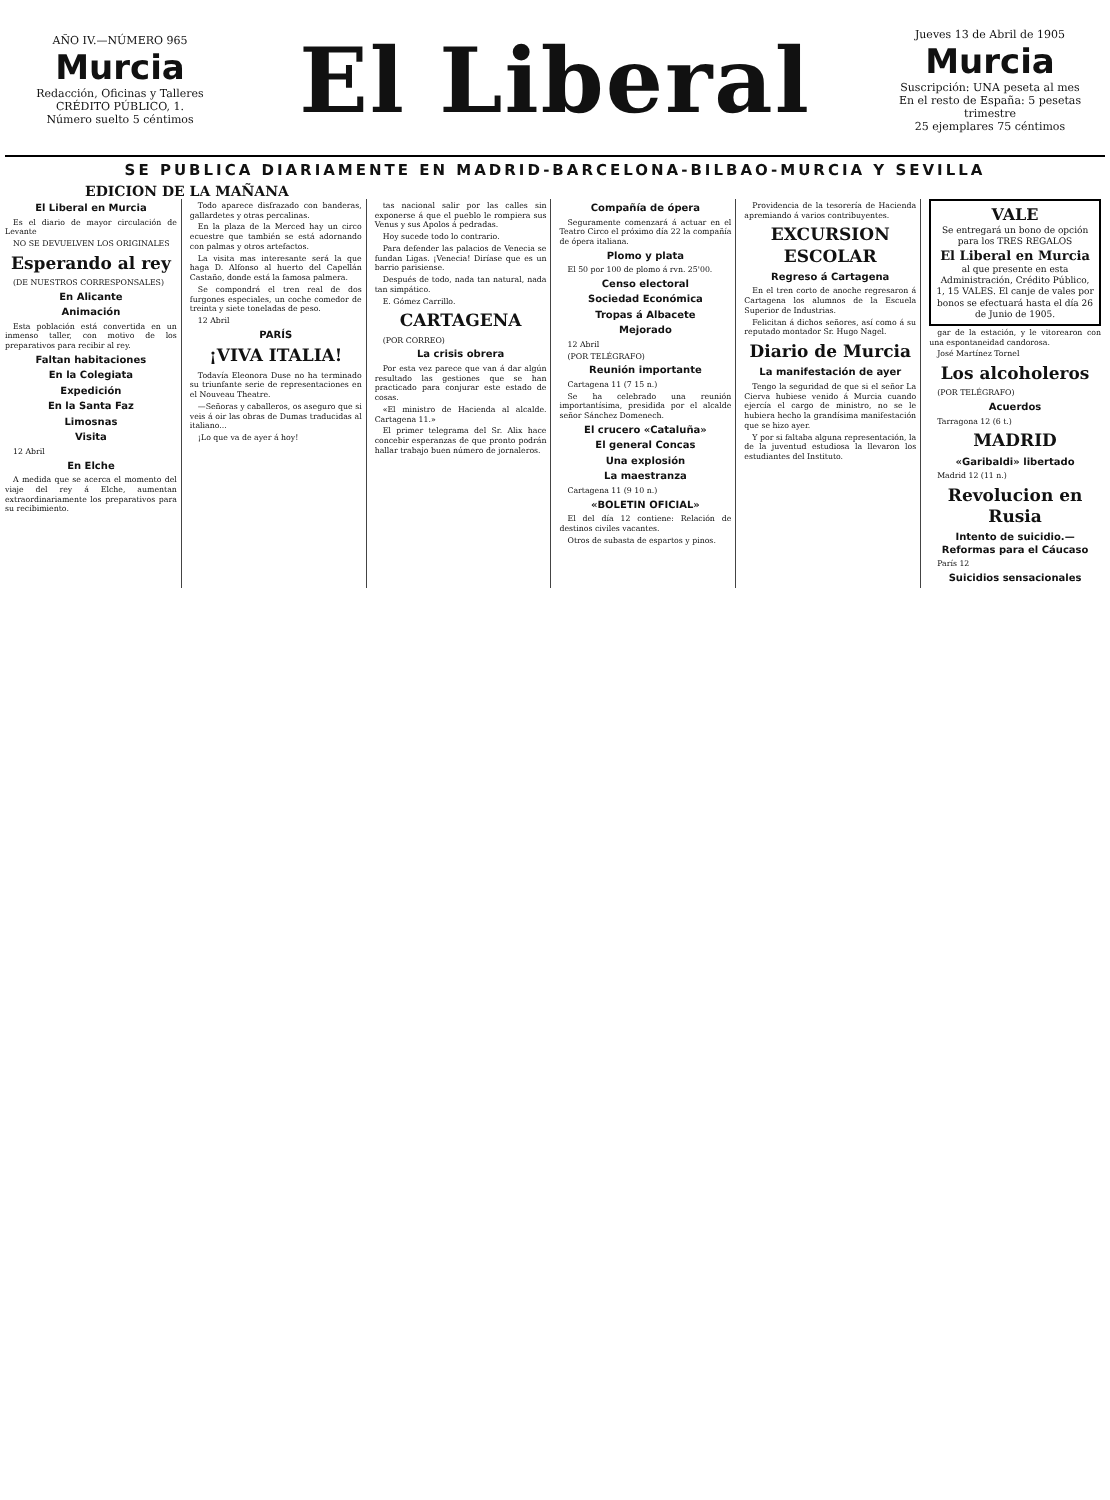AÑO IV.—NÚMERO 965
Murcia
Redacción, Oficinas y Talleres
CRÉDITO PÚBLICO, 1.
Número suelto 5 céntimos
El Liberal
Jueves 13 de Abril de 1905
Murcia
Suscripción: UNA peseta al mes
En el resto de España: 5 pesetas trimestre
25 ejemplares 75 céntimos
SE PUBLICA DIARIAMENTE EN MADRID-BARCELONA-BILBAO-MURCIA Y SEVILLA
EDICION DE LA MAÑANA
El Liberal en Murcia
Es el diario de mayor circulación de Levante
NO SE DEVUELVEN LOS ORIGINALES
Esperando al rey
(DE NUESTROS CORRESPONSALES)
En Alicante
Animación
Esta población está convertida en un inmenso taller, con motivo de los preparativos para recibir al rey.
Faltan habitaciones
En la Colegiata
Expedición
En la Santa Faz
Limosnas
Visita
12 Abril
En Elche
A medida que se acerca el momento del viaje del rey á Elche, aumentan extraordinariamente los preparativos para su recibimiento.
Todo aparece disfrazado con banderas, gallardetes y otras percalinas.
En la plaza de la Merced hay un circo ecuestre que también se está adornando con palmas y otros artefactos.
La visita mas interesante será la que haga D. Alfonso al huerto del Capellán Castaño, donde está la famosa palmera.
Se compondrá el tren real de dos furgones especiales, un coche comedor de treinta y siete toneladas de peso.
12 Abril
PARÍS
¡VIVA ITALIA!
Todavía Eleonora Duse no ha terminado su triunfante serie de representaciones en el Nouveau Theatre.
—Señoras y caballeros, os aseguro que si veis á oir las obras de Dumas traducidas al italiano...
¡Lo que va de ayer á hoy!
tas nacional salir por las calles sin exponerse á que el pueblo le rompiera sus Venus y sus Apolos á pedradas.
Hoy sucede todo lo contrario.
Para defender las palacios de Venecia se fundan Ligas. ¡Venecia! Diríase que es un barrio parisiense.
Después de todo, nada tan natural, nada tan simpático.
E. Gómez Carrillo.
CARTAGENA
(POR CORREO)
La crisis obrera
Por esta vez parece que van á dar algún resultado las gestiones que se han practicado para conjurar este estado de cosas.
«El ministro de Hacienda al alcalde. Cartagena 11.»
El primer telegrama del Sr. Alix hace concebir esperanzas de que pronto podrán hallar trabajo buen número de jornaleros.
Compañía de ópera
Seguramente comenzará á actuar en el Teatro Circo el próximo día 22 la compañía de ópera italiana.
Plomo y plata
El 50 por 100 de plomo á rvn. 25'00.
Censo electoral
Sociedad Económica
Tropas á Albacete
Mejorado
12 Abril
(POR TELÉGRAFO)
Reunión importante
Cartagena 11 (7 15 n.)
Se ha celebrado una reunión importantísima, presidida por el alcalde señor Sánchez Domenech.
El crucero «Cataluña»
El general Concas
Una explosión
La maestranza
Cartagena 11 (9 10 n.)
«BOLETIN OFICIAL»
El del día 12 contiene: Relación de destinos civiles vacantes.
Otros de subasta de espartos y pinos.
Providencia de la tesorería de Hacienda apremiando á varios contribuyentes.
EXCURSION ESCOLAR
Regreso á Cartagena
En el tren corto de anoche regresaron á Cartagena los alumnos de la Escuela Superior de Industrias.
Felicitan á dichos señores, así como á su reputado montador Sr. Hugo Nagel.
Diario de Murcia
La manifestación de ayer
Tengo la seguridad de que si el señor La Cierva hubiese venido á Murcia cuando ejercía el cargo de ministro, no se le hubiera hecho la grandísima manifestación que se hizo ayer.
Y por si faltaba alguna representación, la de la juventud estudiosa la llevaron los estudiantes del Instituto.
VALE
Se entregará un bono de opción para los TRES REGALOS
El Liberal en Murcia
al que presente en esta Administración, Crédito Público, 1, 15 VALES. El canje de vales por bonos se efectuará hasta el día 26 de Junio de 1905.
gar de la estación, y le vitorearon con una espontaneidad candorosa.
José Martínez Tornel
Los alcoholeros
(POR TELÉGRAFO)
Acuerdos
Tarragona 12 (6 t.)
MADRID
«Garibaldi» libertado
Madrid 12 (11 n.)
Revolucion en Rusia
Intento de suicidio.—Reformas para el Cáucaso
París 12
Suicidios sensacionales